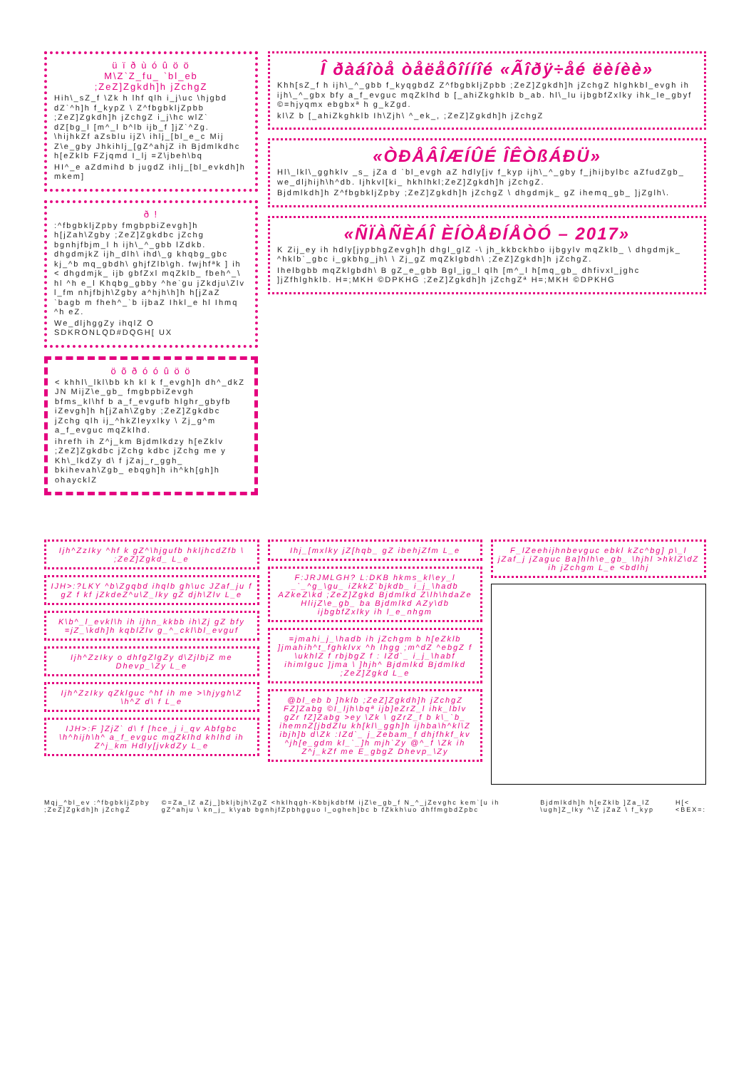ü ï ð ù ó û ö ö
M\Z`Z_fu_ `bl_eb
;ZeZ]Zgkdh]h jZchgZ
Hih\_sZ_f \Zk h lhf qlh i_j\uc \hjgbd dZ`^h]h f_kypZ \ Z^fbgbkljZpbb ;ZeZ]Zgkdh]h jZchgZ i_j\hc wlZ` dZ[bg_l [m^_l b^lb ijb_f ]jZ`^Zg. \hijhkZf aZsblu ijZ\ ihlj_[bl_e_c Mij Z\e_gby Jhkihlj_[gZ^ahjZ ih Bjdmlkdhc h[eZklb FZjqmd I_lj =Z\jbeh\bq
HI^_e aZdmihd b jugdZ ihlj_[bl_evkdh]h mkem]
ð !
:^fbgbkljZpby fmgbpbiZevgh]h h[jZah\Zgby ;ZeZ]Zgkdbc jZchg bgnhjfbjm_l h ijh\_^_gbb lZdkb. dhgdmjkZ ijh_dlh\ ihd\_g khqbg_gbc kj_^b mq_gbdh\ ghjfZlb\gh. fwjhfªk ] ih < dhgdmjk_ ijb gbfZxl mqZklb_ fbeh^_\ hl ^h e_l Khqbg_gbby ^he`gu jZkdju\Zlv l_fm nhjfbjh\Zgby a^hjh\h]h h[jZaZ `bagb m fheh^_`b ijbaZ Ihkl_e hl Ihmq ^h eZ.
We_dljhggZy ihqlZ O SDKRONLQD#DQGH[ UX
ö õ ð ó ó û ö ö
< khhl\_lkl\bb kh kl k f_evgh]h dh^_dkZ JN MijZ\e_gb_ fmgbpbiZevgh bfms_kl\hf b a_f_evgufb hlghr_gbyfb iZevgh]h h[jZah\Zgby ;ZeZ]Zgkdbc jZchg qlh ij_^hkZleyxlky \ Zj_g^m a_f_evguc mqZklhd.
ihrefh ih Z^j_km Bjdmlkdzy h[eZklv ;ZeZ]Zgkdbc jZchg kdbc jZchg me y Kh\_lkdZy d\ f jZaj_r_ggh_ bkihevah\Zgb_ ebqgh]h ih^kh[gh]h ohaycklZ
Î ðàáîòå òåëåôîííîé «Ãîðÿ÷åé ëèíèè»
Khh[sZ_f h ijh\_^_gbb f_kyqgbdZ Z^fbgbkljZpbb ;ZeZ]Zgkdh]h jZchgZ hlghkbl_evgh ih ijh\_^_gbx bfy a_f_evguc mqZklhd b [_ahiZkghklb b_ab. hl\_lu ijbgbfZxlky ihk_le_gbyf ©=hjyqmx ebgbxª h g_kZgd.
kl\Z b [_ahiZkghklb Ih\Zjh\ ^_ek_, ;ZeZ]Zgkdh]h jZchgZ
«ÒÐÅÂÎÆÍÛÉ ÎÊÒßÁÐÜ»
Hl\_lkl\_gghklv _s_ jZa d `bl_evgh aZ hdly[jv f_kyp ijh\_^_gby f_jhijbylbc aZfudZgb_ we_dljhijh\h^db. Ijhkvl[ki_ hkhlhkl;ZeZ]Zgkdh]h jZchgZ.
Bjdmlkdh]h Z^fbgbkljZpby ;ZeZ]Zgkdh]h jZchgZ \ dhgdmjk_ gZ ihemq_gb_ ]jZglh\.
«ÑÏÀÑÈÁÎ ÈÍÒÅÐÍÅÒÓ – 2017»
K Zij_ey ih hdly[jypbhgZevgh]h dhgl_glZ -\ jh_kkbckhbo ijbgylv mqZklb_ \ dhgdmjk_ ^hklb`_gbc i_gkbhg_jh\ \ Zj_gZ mqZklgbdh\ ;ZeZ]Zgkdh]h jZchgZ.
Ihelbgbb mqZklgbdh\ B gZ_e_gbb Bgl_jg_l qlh [m^_l h[mq_gb_ dhfivxl_jghc ]jZfhlghklb. H=;MKH ©DPKHG ;ZeZ]Zgkdh]h jZchgZª H=;MKH ©DPKHG
Ijh^ZzIky ^hf k gZ^\hjgufb hkljhcdZfb \ ;ZeZ]Zgkd_ L_e
IJH>:?LKY ^b\Zgqbd ihqlb gh\uc JZaf_ju f gZ f kf jZkdeZ^u\Z_lky gZ djh\Zlv L_e
K\b^_l_evkl\h ih ijhn_kkbb ih\Zj gZ bfy =jZ_\kdh]h kqblZlv g_^_ckl\bl_evguf
Ijh^ZzIky o dhfgZlgZy d\ZjlbjZ me Dhevp_\Zy L_e
Ijh^ZzIky qZklguc ^hf ih me >\hjygh\Z \h^Z d\ f L_e
IJH>:F ]ZjZ` d\ f [hce_j i_qv Abfgbc \h^hijh\h^ a_f_evguc mqZklhd khlhd ih Z^j_km Hdly[jvkdZy L_e
Ihj_[mxlky jZ[hqb_ gZ ibehjZfm L_e
F:JRJMLGH? L:DKB hkms_kl\ey_l _`_^g_\gu_ iZkkZ`bjkdb_ i_j_\hadb AZkeZ\kd ;ZeZ]Zgkd Bjdmlkd Z\lh\hdaZe HlijZ\e_gb_ ba Bjdmlkd AZy\db ijbgbfZxlky ih l_e_nhgm
=jmahi_j_\hadb ih jZchgm b h[eZklb ]jmahih^t_fghklvx ^h lhgg ;m^dZ ^ebgZ f \ukhlZ f rbjbgZ f : IZd`_ i_j_\habf ihimlguc ]jma \ ]hjh^ Bjdmlkd Bjdmlkd ;ZeZ]Zgkd L_e
@bl_eb b ]hklb ;ZeZ]Zgkdh]h jZchgZ FZ]Zabg ©I_ljh\bqª ijb]eZrZ_l ihk_lblv gZr fZ]Zabg >ey \Zk \ gZrZ_f b k\_`b_ ihemnZ[jbdZlu kh[kl\_ggh]h ijhba\h^kl\Z ibjh]b d\Zk :IZd`_ j_Zebam_f dhjfhkf_kv ^jh[e_gdm kl_`_]h mjh`Zy @^_f \Zk ih Z^j_kZf me E_gbgZ Dhevp_\Zy
F_lZeehijhnbevguc ebkl kZc^bg] p\_l jZaf_j jZaguc Ba]hlh\e_gb_ \hjhl >hklZ\dZ ih jZchgm L_e <bdlhj
Mqj_^bl_ev :^fbgbkljZpby ;ZeZ]Zgkdh]h jZchgZ
©=Za_lZ aZj_]bkljbjh\ZgZ <hklhqgh-KbbjkdbfM ijZ\e_gb_f N_^_jZevghc kem`[u ih gZ^ahju \ kn_j_ k\yab bgnhjfZpbhgguo l_ogheh]bc b fZkkh\uo dhffmgbdZpbc
Bjdmlkdh]h h[eZklb ]Za_lZ \ugh]Z_lky ^\Z jZaZ \ f_kyp
H[< <BEX=: